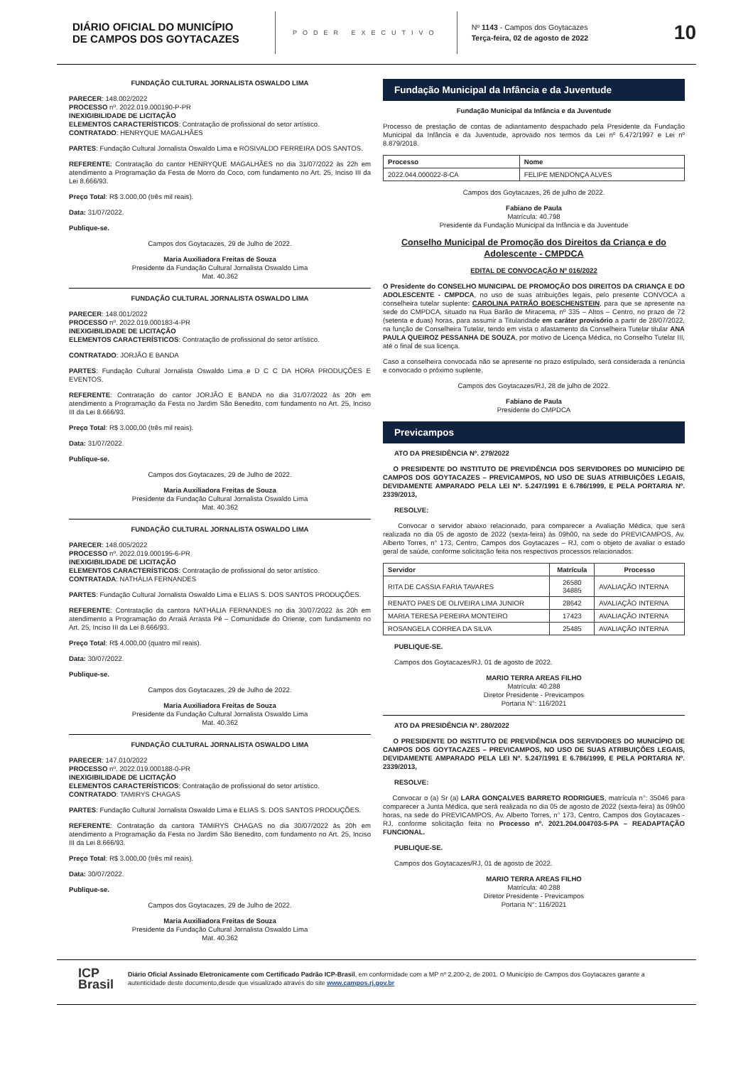DIÁRIO OFICIAL DO MUNICÍPIO
DE CAMPOS DOS GOYTACAZES
PODER EXECUTIVO
Nº 1143 - Campos dos Goytacazes
Terça-feira, 02 de agosto de 2022
10
FUNDAÇÃO CULTURAL JORNALISTA OSWALDO LIMA
PARECER: 148.002/2022
PROCESSO nº. 2022.019.000190-P-PR
INEXIGIBILIDADE DE LICITAÇÃO
ELEMENTOS CARACTERÍSTICOS: Contratação de profissional do setor artístico.
CONTRATADO: HENRYQUE MAGALHÃES
PARTES: Fundação Cultural Jornalista Oswaldo Lima e ROSIVALDO FERREIRA DOS SANTOS.
REFERENTE: Contratação do cantor HENRYQUE MAGALHÃES no dia 31/07/2022 às 22h em atendimento a Programação da Festa de Morro do Coco, com fundamento no Art. 25, Inciso III da Lei 8.666/93.
Preço Total: R$ 3.000,00 (três mil reais).
Data: 31/07/2022.
Publique-se.
Campos dos Goytacazes, 29 de Julho de 2022.
Maria Auxiliadora Freitas de Souza
Presidente da Fundação Cultural Jornalista Oswaldo Lima
Mat. 40.362
FUNDAÇÃO CULTURAL JORNALISTA OSWALDO LIMA
PARECER: 148.001/2022
PROCESSO nº. 2022.019.000183-4-PR
INEXIGIBILIDADE DE LICITAÇÃO
ELEMENTOS CARACTERÍSTICOS: Contratação de profissional do setor artístico.
CONTRATADO: JORJÃO E BANDA
PARTES: Fundação Cultural Jornalista Oswaldo Lima e D C C DA HORA PRODUÇÕES E EVENTOS.
REFERENTE: Contratação do cantor JORJÃO E BANDA no dia 31/07/2022 às 20h em atendimento a Programação da Festa no Jardim São Benedito, com fundamento no Art. 25, Inciso III da Lei 8.666/93.
Preço Total: R$ 3.000,00 (três mil reais).
Data: 31/07/2022.
Publique-se.
Campos dos Goytacazes, 29 de Julho de 2022.
Maria Auxiliadora Freitas de Souza
Presidente da Fundação Cultural Jornalista Oswaldo Lima
Mat. 40.362
FUNDAÇÃO CULTURAL JORNALISTA OSWALDO LIMA
PARECER: 148.005/2022
PROCESSO nº. 2022.019.000195-6-PR
INEXIGIBILIDADE DE LICITAÇÃO
ELEMENTOS CARACTERÍSTICOS: Contratação de profissional do setor artístico.
CONTRATADA: NATHÁLIA FERNANDES
PARTES: Fundação Cultural Jornalista Oswaldo Lima e ELIAS S. DOS SANTOS PRODUÇÕES.
REFERENTE: Contratação da cantora NATHÁLIA FERNANDES no dia 30/07/2022 às 20h em atendimento a Programação do Arraiá Arrasta Pé – Comunidade do Oriente, com fundamento no Art. 25, Inciso III da Lei 8.666/93.
Preço Total: R$ 4.000,00 (quatro mil reais).
Data: 30/07/2022.
Publique-se.
Campos dos Goytacazes, 29 de Julho de 2022.
Maria Auxiliadora Freitas de Souza
Presidente da Fundação Cultural Jornalista Oswaldo Lima
Mat. 40.362
FUNDAÇÃO CULTURAL JORNALISTA OSWALDO LIMA
PARECER: 147.010/2022
PROCESSO nº. 2022.019.000188-0-PR
INEXIGIBILIDADE DE LICITAÇÃO
ELEMENTOS CARACTERÍSTICOS: Contratação de profissional do setor artístico.
CONTRATADO: TAMIRYS CHAGAS
PARTES: Fundação Cultural Jornalista Oswaldo Lima e ELIAS S. DOS SANTOS PRODUÇÕES.
REFERENTE: Contratação da cantora TAMIRYS CHAGAS no dia 30/07/2022 às 20h em atendimento a Programação da Festa no Jardim São Benedito, com fundamento no Art. 25, Inciso III da Lei 8.666/93.
Preço Total: R$ 3.000,00 (três mil reais).
Data: 30/07/2022.
Publique-se.
Campos dos Goytacazes, 29 de Julho de 2022.
Maria Auxiliadora Freitas de Souza
Presidente da Fundação Cultural Jornalista Oswaldo Lima
Mat. 40.362
Fundação Municipal da Infância e da Juventude
Fundação Municipal da Infância e da Juventude
Processo de prestação de contas de adiantamento despachado pela Presidente da Fundação Municipal da Infância e da Juventude, aprovado nos termos da Lei nº 6.472/1997 e Lei nº 8.879/2018.
| Processo | Nome |
| --- | --- |
| 2022.044.000022-8-CA | FELIPE MENDONÇA ALVES |
Campos dos Goytacazes, 26 de julho de 2022.
Fabiano de Paula
Matrícula: 40.798
Presidente da Fundação Municipal da Infância e da Juventude
Conselho Municipal de Promoção dos Direitos da Criança e do Adolescente - CMPDCA
EDITAL DE CONVOCAÇÃO Nº 016/2022
O Presidente do CONSELHO MUNICIPAL DE PROMOÇÃO DOS DIREITOS DA CRIANÇA E DO ADOLESCENTE - CMPDCA, no uso de suas atribuições legais, pelo presente CONVOCA a conselheira tutelar suplente: CAROLINA PATRÃO BOESCHENSTEIN, para que se apresente na sede do CMPDCA, situado na Rua Barão de Miracema, nº 335 – Altos – Centro, no prazo de 72 (setenta e duas) horas, para assumir a Titularidade em caráter provisório a partir de 28/07/2022, na função de Conselheira Tutelar, tendo em vista o afastamento da Conselheira Tutelar titular ANA PAULA QUEIROZ PESSANHA DE SOUZA, por motivo de Licença Médica, no Conselho Tutelar III, até o final de sua licença.
Caso a conselheira convocada não se apresente no prazo estipulado, será considerada a renúncia e convocado o próximo suplente.
Campos dos Goytacazes/RJ, 28 de julho de 2022.
Fabiano de Paula
Presidente do CMPDCA
Previcampos
ATO DA PRESIDÊNCIA Nº. 279/2022
O PRESIDENTE DO INSTITUTO DE PREVIDÊNCIA DOS SERVIDORES DO MUNICÍPIO DE CAMPOS DOS GOYTACAZES – PREVICAMPOS, NO USO DE SUAS ATRIBUIÇÕES LEGAIS, DEVIDAMENTE AMPARADO PELA LEI Nº. 5.247/1991 E 6.786/1999, E PELA PORTARIA Nº. 2339/2013,
RESOLVE:
Convocar o servidor abaixo relacionado, para comparecer a Avaliação Médica, que será realizada no dia 05 de agosto de 2022 (sexta-feira) às 09h00, na sede do PREVICAMPOS, Av. Alberto Torres, n° 173, Centro, Campos dos Goytacazes – RJ, com o objeto de avaliar o estado geral de saúde, conforme solicitação feita nos respectivos processos relacionados:
| Servidor | Matrícula | Processo |
| --- | --- | --- |
| RITA DE CASSIA FARIA TAVARES | 26580 34885 | AVALIAÇÃO INTERNA |
| RENATO PAES DE OLIVEIRA LIMA JUNIOR | 28642 | AVALIAÇÃO INTERNA |
| MARIA TERESA PEREIRA MONTEIRO | 17423 | AVALIAÇÃO INTERNA |
| ROSANGELA CORREA DA SILVA | 25485 | AVALIAÇÃO INTERNA |
PUBLIQUE-SE.
Campos dos Goytacazes/RJ, 01 de agosto de 2022.
MARIO TERRA AREAS FILHO
Matrícula: 40.288
Diretor Presidente - Previcampos
Portaria N°: 116/2021
ATO DA PRESIDÊNCIA Nº. 280/2022
O PRESIDENTE DO INSTITUTO DE PREVIDÊNCIA DOS SERVIDORES DO MUNICÍPIO DE CAMPOS DOS GOYTACAZES – PREVICAMPOS, NO USO DE SUAS ATRIBUIÇÕES LEGAIS, DEVIDAMENTE AMPARADO PELA LEI Nº. 5.247/1991 E 6.786/1999, E PELA PORTARIA Nº. 2339/2013,
RESOLVE:
Convocar o (a) Sr (a) LARA GONÇALVES BARRETO RODRIGUES, matrícula n°: 35046 para comparecer a Junta Médica, que será realizada no dia 05 de agosto de 2022 (sexta-feira) às 09h00 horas, na sede do PREVICAMPOS, Av. Alberto Torres, n° 173, Centro, Campos dos Goytacazes - RJ, conforme solicitação feita no Processo nº. 2021.204.004703-5-PA – READAPTAÇÃO FUNCIONAL.
PUBLIQUE-SE.
Campos dos Goytacazes/RJ, 01 de agosto de 2022.
MARIO TERRA AREAS FILHO
Matrícula: 40.288
Diretor Presidente - Previcampos
Portaria N°: 116/2021
ICP
Brasil
Diário Oficial Assinado Eletronicamente com Certificado Padrão ICP-Brasil, em conformidade com a MP nº 2.200-2, de 2001. O Município de Campos dos Goytacazes garante a autenticidade deste documento,desde que visualizado através do site www.campos.rj.gov.br